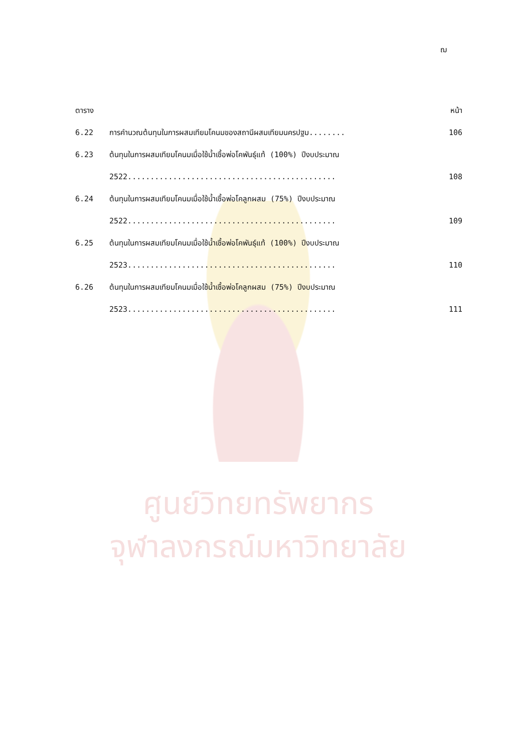ฌ
| ตาราง | | หน้า |
| 6.22 | การคำนวณต้นทุนในการผสมเทียมโคนมของสถานีผสมเทียมนครปฐม........ | 106 |
| 6.23 | ต้นทุนในการผสมเทียมโคนมเมื่อใช้น้ำเชื้อพ่อโคพันธุ์แท้ (100%) ปีงบประมาณ | |
| | 2522.............................................. | 108 |
| 6.24 | ต้นทุนในการผสมเทียมโคนมเมื่อใช้น้ำเชื้อพ่อโคลูกผสม (75%) ปีงบประมาณ | |
| | 2522.............................................. | 109 |
| 6.25 | ต้นทุนในการผสมเทียมโคนมเมื่อใช้น้ำเชื้อพ่อโคพันธุ์แท้ (100%) ปีงบประมาณ | |
| | 2523.............................................. | 110 |
| 6.26 | ต้นทุนในการผสมเทียมโคนมเมื่อใช้น้ำเชื้อพ่อโคลูกผสม (75%) ปีงบประมาณ | |
| | 2523.............................................. | 111 |
ศูนย์วิทยทรัพยากร
จุฬาลงกรณ์มหาวิทยาลัย